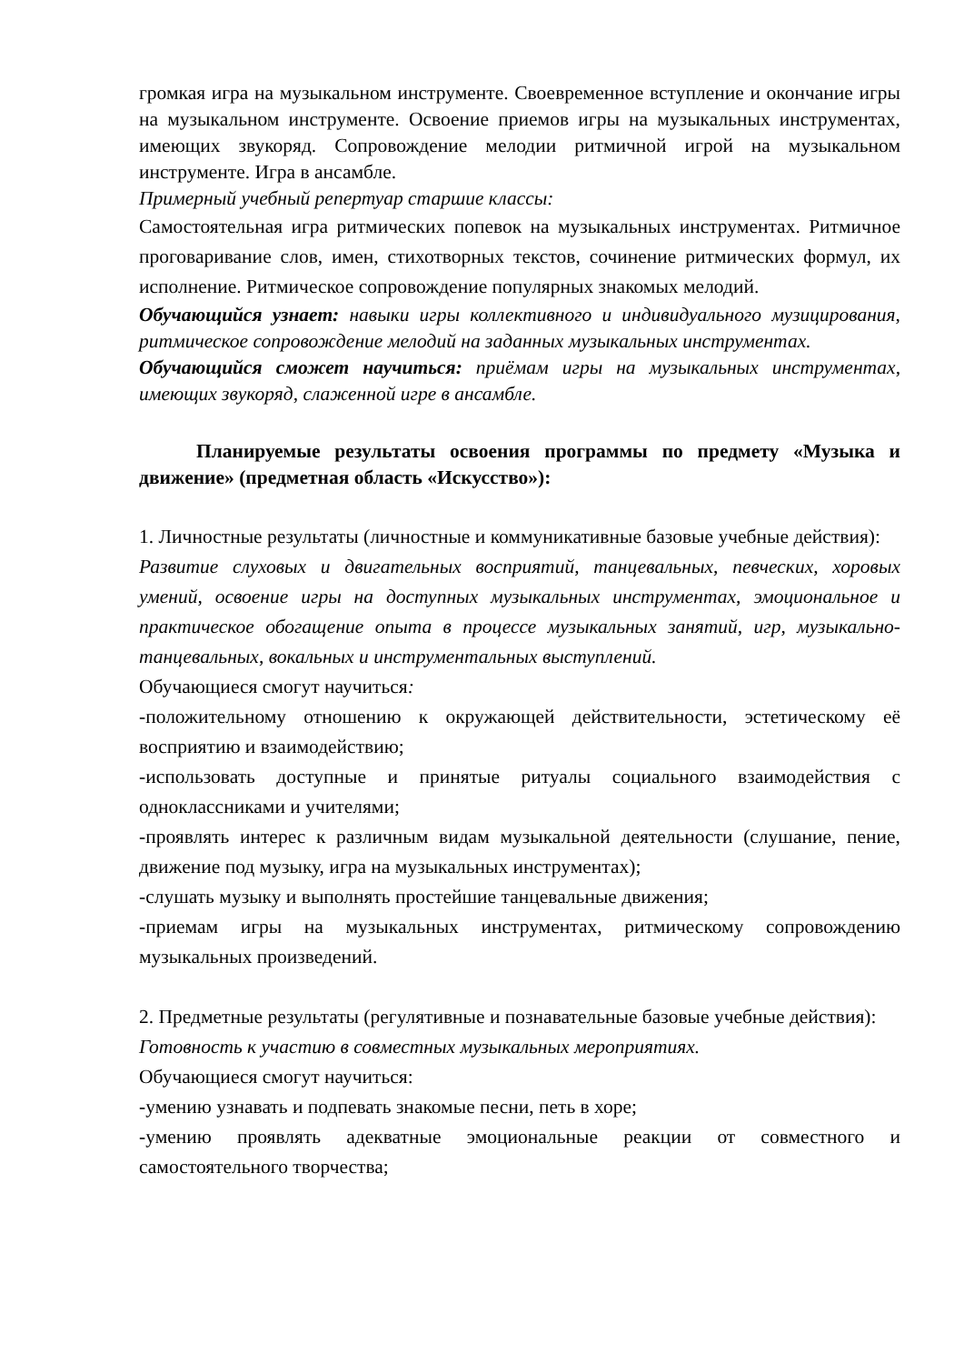громкая игра на музыкальном инструменте. Своевременное вступление и окончание игры на музыкальном инструменте. Освоение приемов игры на музыкальных инструментах, имеющих звукоряд. Сопровождение мелодии ритмичной игрой на музыкальном инструменте. Игра в ансамбле.
Примерный учебный репертуар старшие классы:
Самостоятельная игра ритмических попевок на музыкальных инструментах. Ритмичное проговаривание слов, имен, стихотворных текстов, сочинение ритмических формул, их исполнение. Ритмическое сопровождение популярных знакомых мелодий.
Обучающийся узнает: навыки игры коллективного и индивидуального музицирования, ритмическое сопровождение мелодий на заданных музыкальных инструментах.
Обучающийся сможет научиться: приёмам игры на музыкальных инструментах, имеющих звукоряд, слаженной игре в ансамбле.
Планируемые результаты освоения программы по предмету «Музыка и движение» (предметная область «Искусство»):
1. Личностные результаты (личностные и коммуникативные базовые учебные действия):
Развитие слуховых и двигательных восприятий, танцевальных, певческих, хоровых умений, освоение игры на доступных музыкальных инструментах, эмоциональное и практическое обогащение опыта в процессе музыкальных занятий, игр, музыкально-танцевальных, вокальных и инструментальных выступлений.
Обучающиеся смогут научиться:
-положительному отношению к окружающей действительности, эстетическому её восприятию и взаимодействию;
-использовать доступные и принятые ритуалы социального взаимодействия с одноклассниками и учителями;
-проявлять интерес к различным видам музыкальной деятельности (слушание, пение, движение под музыку, игра на музыкальных инструментах);
-слушать музыку и выполнять простейшие танцевальные движения;
-приемам игры на музыкальных инструментах, ритмическому сопровождению музыкальных произведений.
2. Предметные результаты (регулятивные и познавательные базовые учебные действия):
Готовность к участию в совместных музыкальных мероприятиях.
Обучающиеся смогут научиться:
-умению узнавать и подпевать знакомые песни, петь в хоре;
-умению проявлять адекватные эмоциональные реакции от совместного и самостоятельного творчества;